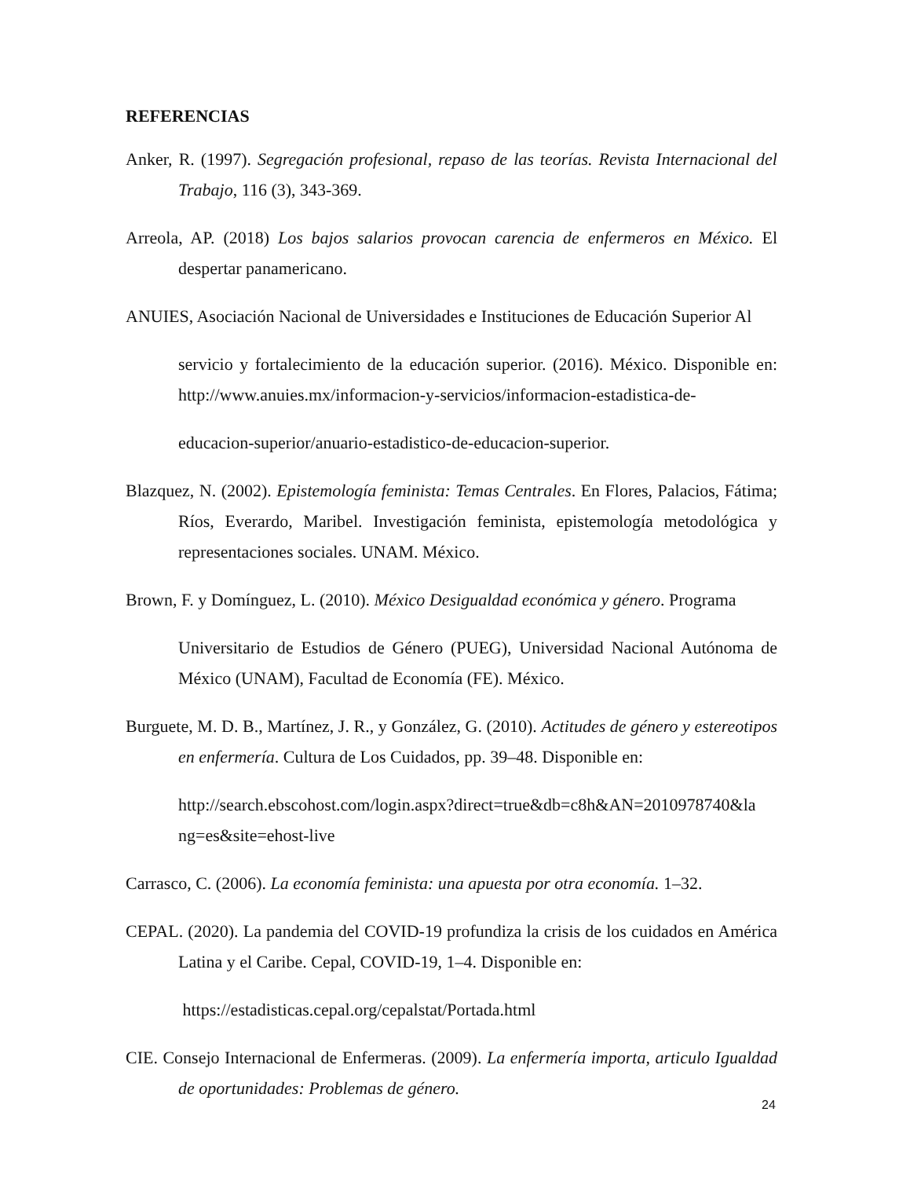REFERENCIAS
Anker, R. (1997). Segregación profesional, repaso de las teorías. Revista Internacional del Trabajo, 116 (3), 343-369.
Arreola, AP. (2018) Los bajos salarios provocan carencia de enfermeros en México. El despertar panamericano.
ANUIES, Asociación Nacional de Universidades e Instituciones de Educación Superior Al
servicio y fortalecimiento de la educación superior. (2016). México. Disponible en: http://www.anuies.mx/informacion-y-servicios/informacion-estadistica-de-
educacion-superior/anuario-estadistico-de-educacion-superior.
Blazquez, N. (2002). Epistemología feminista: Temas Centrales. En Flores, Palacios, Fátima; Ríos, Everardo, Maribel. Investigación feminista, epistemología metodológica y representaciones sociales. UNAM. México.
Brown, F. y Domínguez, L. (2010). México Desigualdad económica y género. Programa
Universitario de Estudios de Género (PUEG), Universidad Nacional Autónoma de México (UNAM), Facultad de Economía (FE). México.
Burguete, M. D. B., Martínez, J. R., y González, G. (2010). Actitudes de género y estereotipos en enfermería. Cultura de Los Cuidados, pp. 39–48. Disponible en:
http://search.ebscohost.com/login.aspx?direct=true&db=c8h&AN=2010978740&la ng=es&site=ehost-live
Carrasco, C. (2006). La economía feminista: una apuesta por otra economía. 1–32.
CEPAL. (2020). La pandemia del COVID-19 profundiza la crisis de los cuidados en América Latina y el Caribe. Cepal, COVID-19, 1–4. Disponible en:
https://estadisticas.cepal.org/cepalstat/Portada.html
CIE. Consejo Internacional de Enfermeras. (2009). La enfermería importa, articulo Igualdad de oportunidades: Problemas de género.
24